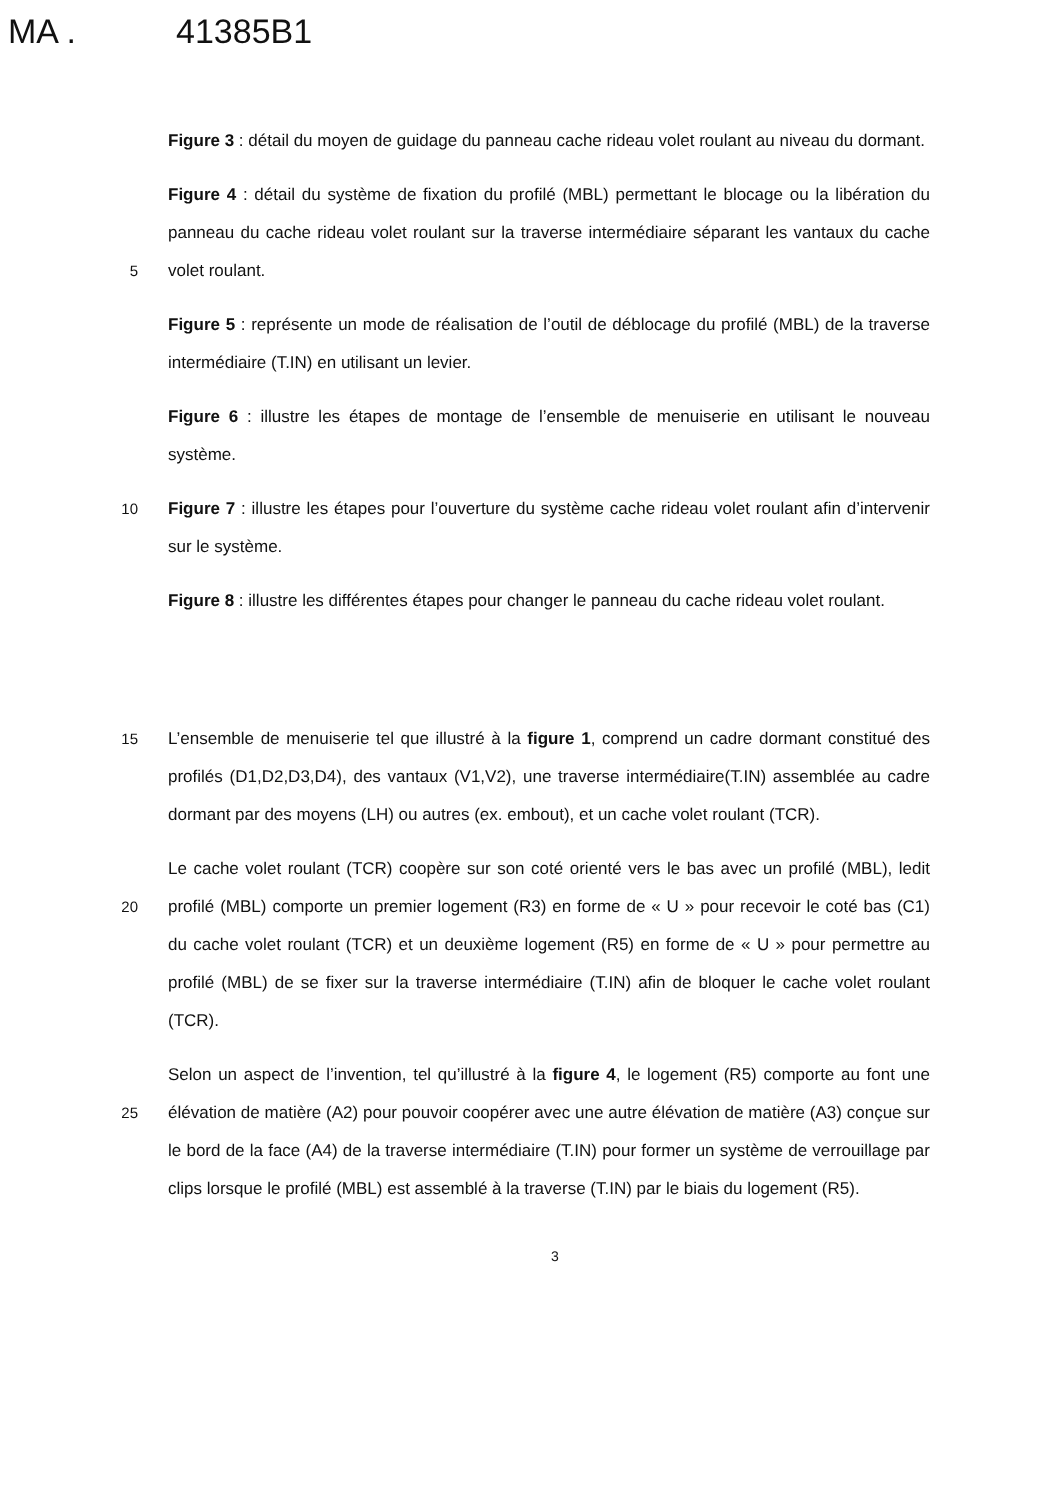MA . 41385B1
Figure 3 : détail du moyen de guidage du panneau cache rideau volet roulant au niveau du dormant.
5
Figure 4 : détail du système de fixation du profilé (MBL) permettant le blocage ou la libération du panneau du cache rideau volet roulant sur la traverse intermédiaire séparant les vantaux du cache volet roulant.
Figure 5 : représente un mode de réalisation de l’outil de déblocage du profilé (MBL) de la traverse intermédiaire (T.IN) en utilisant un levier.
Figure 6 : illustre les étapes de montage de l’ensemble de menuiserie en utilisant le nouveau système.
10
Figure 7 : illustre les étapes pour l’ouverture du système cache rideau volet roulant afin d’intervenir sur le système.
Figure 8 : illustre les différentes étapes pour changer le panneau du cache rideau volet roulant.
15
L’ensemble de menuiserie tel que illustré à la figure 1, comprend un cadre dormant constitué des profilés (D1,D2,D3,D4), des vantaux (V1,V2), une traverse intermédiaire(T.IN) assemblée au cadre dormant par des moyens (LH) ou autres (ex. embout), et un cache volet roulant (TCR).
20
Le cache volet roulant (TCR) coopère sur son coté orienté vers le bas avec un profilé (MBL), ledit profilé (MBL) comporte un premier logement (R3) en forme de « U » pour recevoir le coté bas (C1) du cache volet roulant (TCR) et un deuxième logement (R5) en forme de « U » pour permettre au profilé (MBL) de se fixer sur la traverse intermédiaire (T.IN) afin de bloquer le cache volet roulant (TCR).
25
Selon un aspect de l’invention, tel qu’illustré à la figure 4, le logement (R5) comporte au font une élévation de matière (A2) pour pouvoir coopérer avec une autre élévation de matière (A3) conçue sur le bord de la face (A4) de la traverse intermédiaire (T.IN) pour former un système de verrouillage par clips lorsque le profilé (MBL) est assemblé à la traverse (T.IN) par le biais du logement (R5).
3